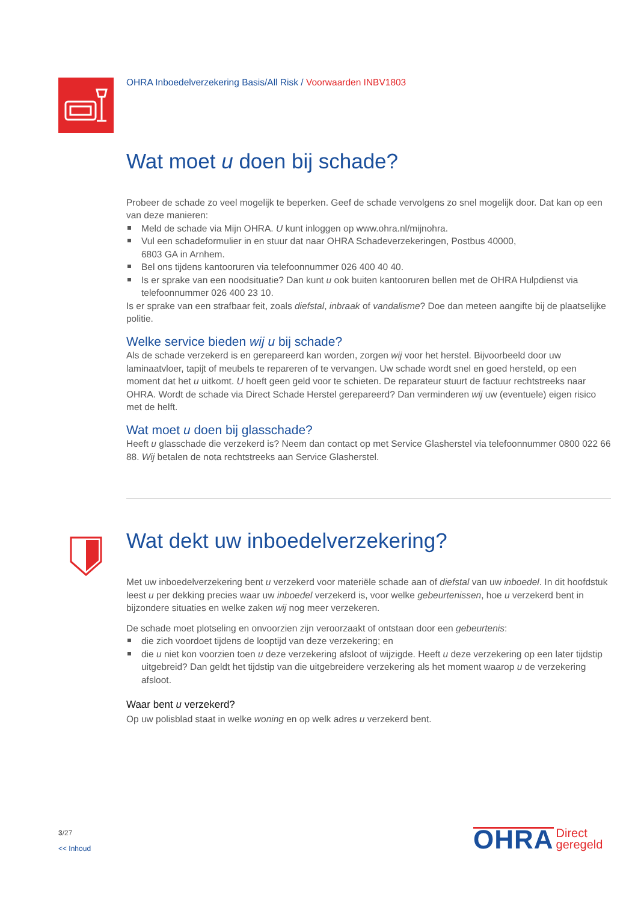OHRA Inboedelverzekering Basis/All Risk / Voorwaarden INBV1803
Wat moet u doen bij schade?
Probeer de schade zo veel mogelijk te beperken. Geef de schade vervolgens zo snel mogelijk door. Dat kan op een van deze manieren:
Meld de schade via Mijn OHRA. U kunt inloggen op www.ohra.nl/mijnohra.
Vul een schadeformulier in en stuur dat naar OHRA Schadeverzekeringen, Postbus 40000,
6803 GA in Arnhem.
Bel ons tijdens kantooruren via telefoonnummer 026 400 40 40.
Is er sprake van een noodsituatie? Dan kunt u ook buiten kantooruren bellen met de OHRA Hulpdienst via telefoonnummer 026 400 23 10.
Is er sprake van een strafbaar feit, zoals diefstal, inbraak of vandalisme? Doe dan meteen aangifte bij de plaatselijke politie.
Welke service bieden wij u bij schade?
Als de schade verzekerd is en gerepareerd kan worden, zorgen wij voor het herstel. Bijvoorbeeld door uw laminaatvloer, tapijt of meubels te repareren of te vervangen. Uw schade wordt snel en goed hersteld, op een moment dat het u uitkomt. U hoeft geen geld voor te schieten. De reparateur stuurt de factuur rechtstreeks naar OHRA. Wordt de schade via Direct Schade Herstel gerepareerd? Dan verminderen wij uw (eventuele) eigen risico met de helft.
Wat moet u doen bij glasschade?
Heeft u glasschade die verzekerd is? Neem dan contact op met Service Glasherstel via telefoonnummer 0800 022 66 88. Wij betalen de nota rechtstreeks aan Service Glasherstel.
Wat dekt uw inboedelverzekering?
Met uw inboedelverzekering bent u verzekerd voor materiële schade aan of diefstal van uw inboedel. In dit hoofdstuk leest u per dekking precies waar uw inboedel verzekerd is, voor welke gebeurtenissen, hoe u verzekerd bent in bijzondere situaties en welke zaken wij nog meer verzekeren.
De schade moet plotseling en onvoorzien zijn veroorzaakt of ontstaan door een gebeurtenis:
die zich voordoet tijdens de looptijd van deze verzekering; en
die u niet kon voorzien toen u deze verzekering afsloot of wijzigde. Heeft u deze verzekering op een later tijdstip uitgebreid? Dan geldt het tijdstip van die uitgebreidere verzekering als het moment waarop u de verzekering afsloot.
Waar bent u verzekerd?
Op uw polisblad staat in welke woning en op welk adres u verzekerd bent.
3/27
<< Inhoud
OHRA Direct
geregeld